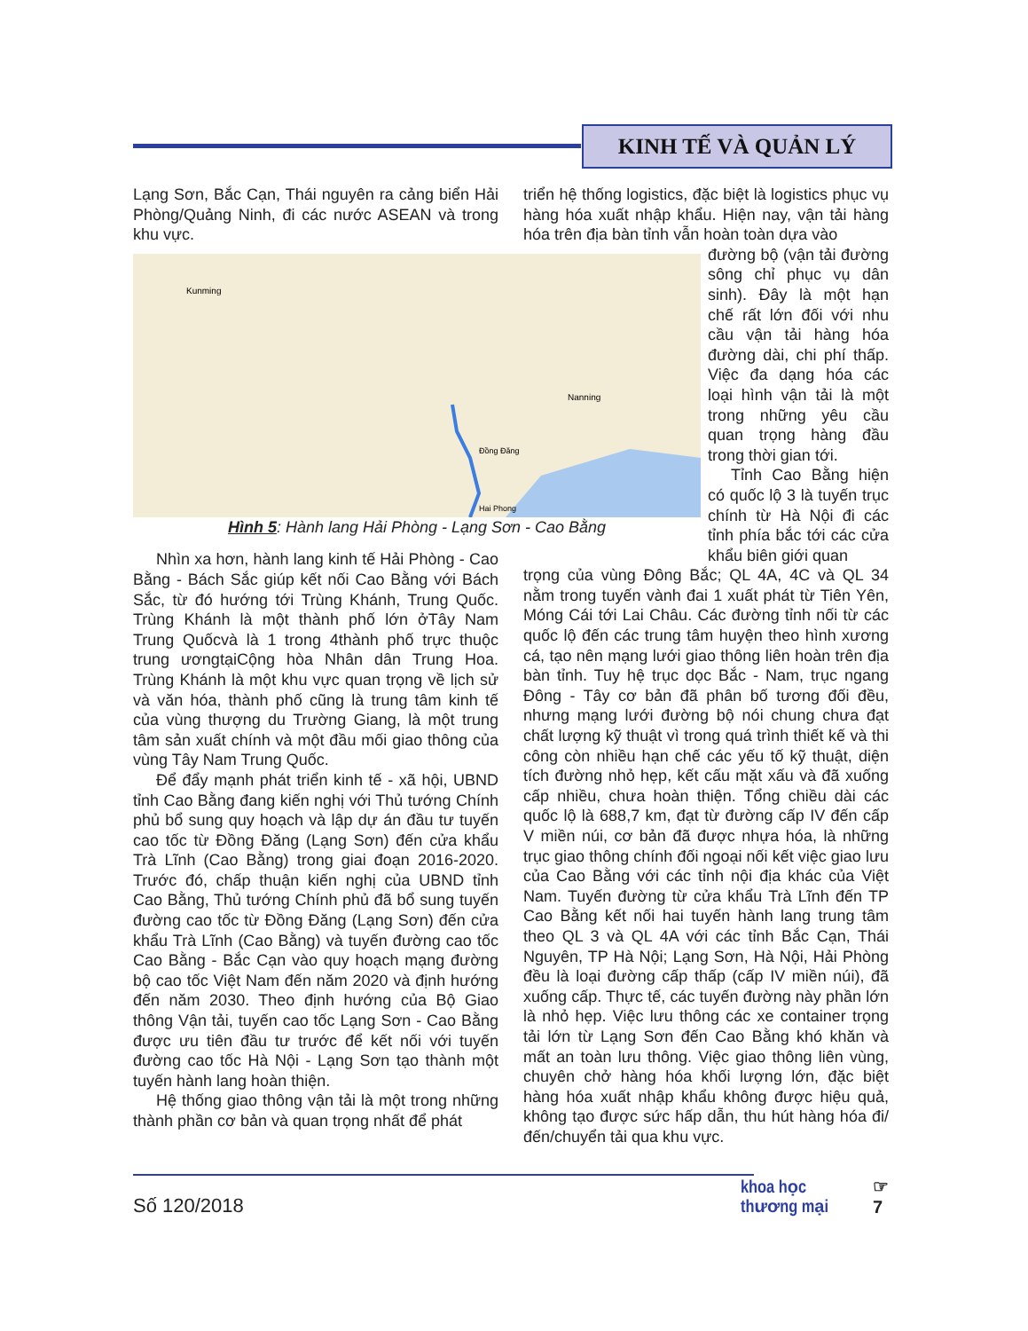KINH TẾ VÀ QUẢN LÝ
Lạng Sơn, Bắc Cạn, Thái nguyên ra cảng biển Hải Phòng/Quảng Ninh, đi các nước ASEAN và trong khu vực.
triển hệ thống logistics, đặc biệt là logistics phục vụ hàng hóa xuất nhập khẩu. Hiện nay, vận tải hàng hóa trên địa bàn tỉnh vẫn hoàn toàn dựa vào
Kunming
Nanning
Đồng Đăng
Hai Phong
đường bộ (vận tải đường sông chỉ phục vụ dân sinh). Đây là một hạn chế rất lớn đối với nhu cầu vận tải hàng hóa đường dài, chi phí thấp. Việc đa dạng hóa các loại hình vận tải là một trong những yêu cầu quan trọng hàng đầu trong thời gian tới.
Tỉnh Cao Bằng hiện có quốc lộ 3 là tuyến trục chính từ Hà Nội đi các tỉnh phía bắc tới các cửa khẩu biên giới quan
Hình 5: Hành lang Hải Phòng - Lạng Sơn - Cao Bằng
Nhìn xa hơn, hành lang kinh tế Hải Phòng - Cao Bằng - Bách Sắc giúp kết nối Cao Bằng với Bách Sắc, từ đó hướng tới Trùng Khánh, Trung Quốc. Trùng Khánh là một thành phố lớn ởTây Nam Trung Quốcvà là 1 trong 4thành phố trực thuộc trung ươngtạiCộng hòa Nhân dân Trung Hoa. Trùng Khánh là một khu vực quan trọng về lịch sử và văn hóa, thành phố cũng là trung tâm kinh tế của vùng thượng du Trường Giang, là một trung tâm sản xuất chính và một đầu mối giao thông của vùng Tây Nam Trung Quốc.
Để đẩy mạnh phát triển kinh tế - xã hội, UBND tỉnh Cao Bằng đang kiến nghị với Thủ tướng Chính phủ bổ sung quy hoạch và lập dự án đầu tư tuyến cao tốc từ Đồng Đăng (Lạng Sơn) đến cửa khẩu Trà Lĩnh (Cao Bằng) trong giai đoạn 2016-2020. Trước đó, chấp thuận kiến nghị của UBND tỉnh Cao Bằng, Thủ tướng Chính phủ đã bổ sung tuyến đường cao tốc từ Đồng Đăng (Lạng Sơn) đến cửa khẩu Trà Lĩnh (Cao Bằng) và tuyến đường cao tốc Cao Bằng - Bắc Cạn vào quy hoạch mạng đường bộ cao tốc Việt Nam đến năm 2020 và định hướng đến năm 2030. Theo định hướng của Bộ Giao thông Vận tải, tuyến cao tốc Lạng Sơn - Cao Bằng được ưu tiên đầu tư trước để kết nối với tuyến đường cao tốc Hà Nội - Lạng Sơn tạo thành một tuyến hành lang hoàn thiện.
Hệ thống giao thông vận tải là một trong những thành phần cơ bản và quan trọng nhất để phát
trọng của vùng Đông Bắc; QL 4A, 4C và QL 34 nằm trong tuyến vành đai 1 xuất phát từ Tiên Yên, Móng Cái tới Lai Châu. Các đường tỉnh nối từ các quốc lộ đến các trung tâm huyện theo hình xương cá, tạo nên mạng lưới giao thông liên hoàn trên địa bàn tỉnh. Tuy hệ trục dọc Bắc - Nam, trục ngang Đông - Tây cơ bản đã phân bố tương đối đều, nhưng mạng lưới đường bộ nói chung chưa đạt chất lượng kỹ thuật vì trong quá trình thiết kế và thi công còn nhiều hạn chế các yếu tố kỹ thuật, diện tích đường nhỏ hẹp, kết cấu mặt xấu và đã xuống cấp nhiều, chưa hoàn thiện. Tổng chiều dài các quốc lộ là 688,7 km, đạt từ đường cấp IV đến cấp V miền núi, cơ bản đã được nhựa hóa, là những trục giao thông chính đối ngoại nối kết việc giao lưu của Cao Bằng với các tỉnh nội địa khác của Việt Nam. Tuyến đường từ cửa khẩu Trà Lĩnh đến TP Cao Bằng kết nối hai tuyến hành lang trung tâm theo QL 3 và QL 4A với các tỉnh Bắc Cạn, Thái Nguyên, TP Hà Nội; Lạng Sơn, Hà Nội, Hải Phòng đều là loại đường cấp thấp (cấp IV miền núi), đã xuống cấp. Thực tế, các tuyến đường này phần lớn là nhỏ hẹp. Việc lưu thông các xe container trọng tải lớn từ Lạng Sơn đến Cao Bằng khó khăn và mất an toàn lưu thông. Việc giao thông liên vùng, chuyên chở hàng hóa khối lượng lớn, đặc biệt hàng hóa xuất nhập khẩu không được hiệu quả, không tạo được sức hấp dẫn, thu hút hàng hóa đi/đến/chuyển tải qua khu vực.
Số 120/2018
khoa học
thương mại
☞
7